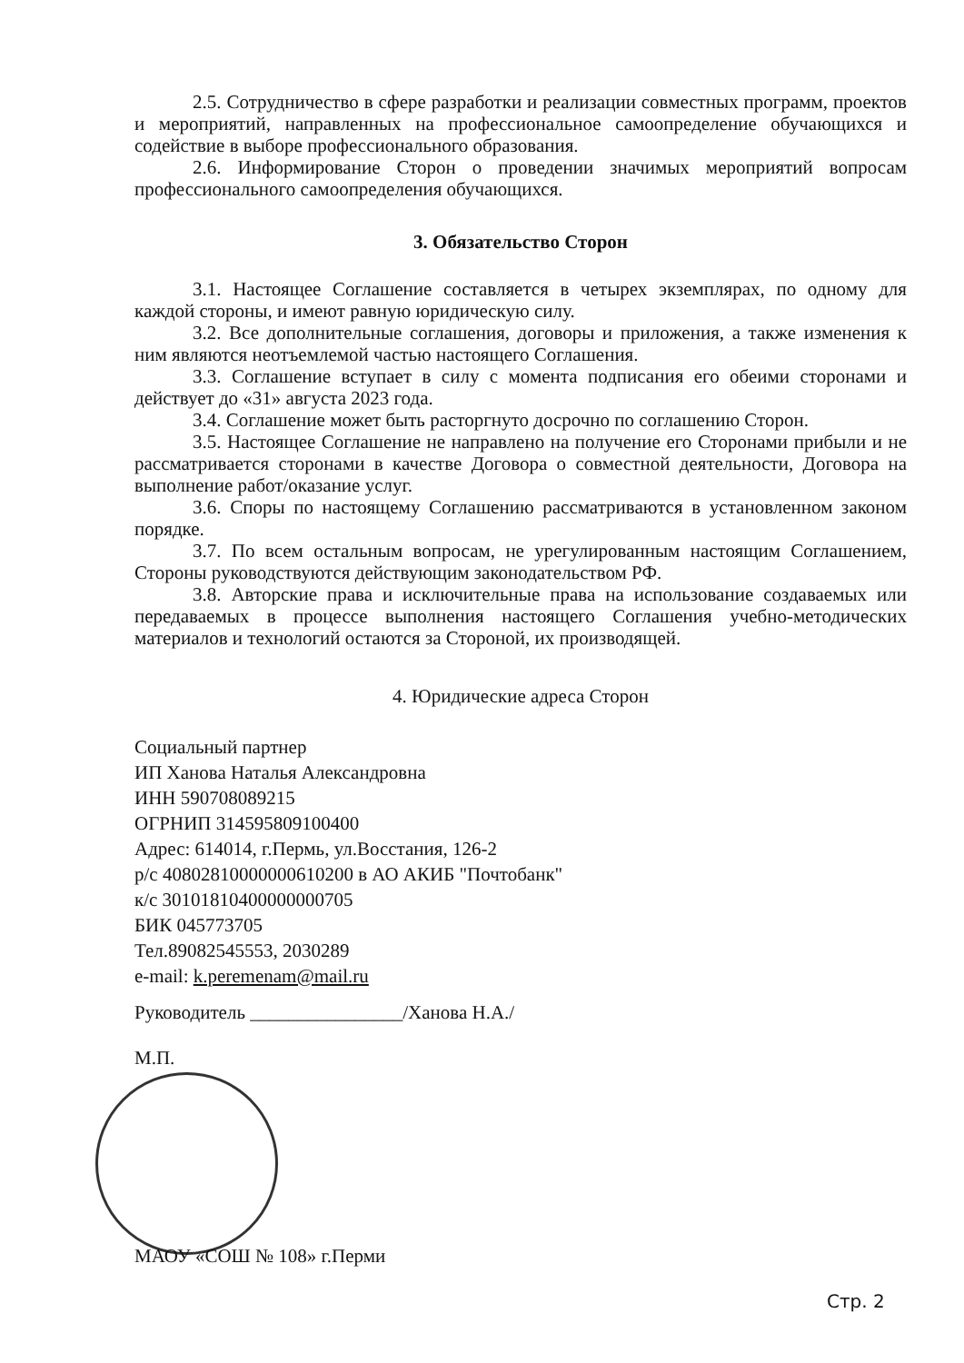2.5. Сотрудничество в сфере разработки и реализации совместных программ, проектов и мероприятий, направленных на профессиональное самоопределение обучающихся и содействие в выборе профессионального образования.
2.6. Информирование Сторон о проведении значимых мероприятий вопросам профессионального самоопределения обучающихся.
3. Обязательство Сторон
3.1. Настоящее Соглашение составляется в четырех экземплярах, по одному для каждой стороны, и имеют равную юридическую силу.
3.2. Все дополнительные соглашения, договоры и приложения, а также изменения к ним являются неотъемлемой частью настоящего Соглашения.
3.3. Соглашение вступает в силу с момента подписания его обеими сторонами и действует до «31» августа 2023 года.
3.4. Соглашение может быть расторгнуто досрочно по соглашению Сторон.
3.5. Настоящее Соглашение не направлено на получение его Сторонами прибыли и не рассматривается сторонами в качестве Договора о совместной деятельности, Договора на выполнение работ/оказание услуг.
3.6. Споры по настоящему Соглашению рассматриваются в установленном законом порядке.
3.7. По всем остальным вопросам, не урегулированным настоящим Соглашением, Стороны руководствуются действующим законодательством РФ.
3.8. Авторские права и исключительные права на использование создаваемых или передаваемых в процессе выполнения настоящего Соглашения учебно-методических материалов и технологий остаются за Стороной, их производящей.
4. Юридические адреса Сторон
Социальный партнер
ИП Ханова Наталья Александровна
ИНН 590708089215
ОГРНИП 314595809100400
Адрес: 614014, г.Пермь, ул.Восстания, 126-2
р/с 40802810000000610200 в АО АКИБ "Почтобанк"
к/с 30101810400000000705
БИК 045773705
Тел.89082545553, 2030289
e-mail: k.peremenam@mail.ru
Руководитель ________________/Ханова Н.А./
М.П.
МАОУ «СОШ № 108» г.Перми
Стр. 2